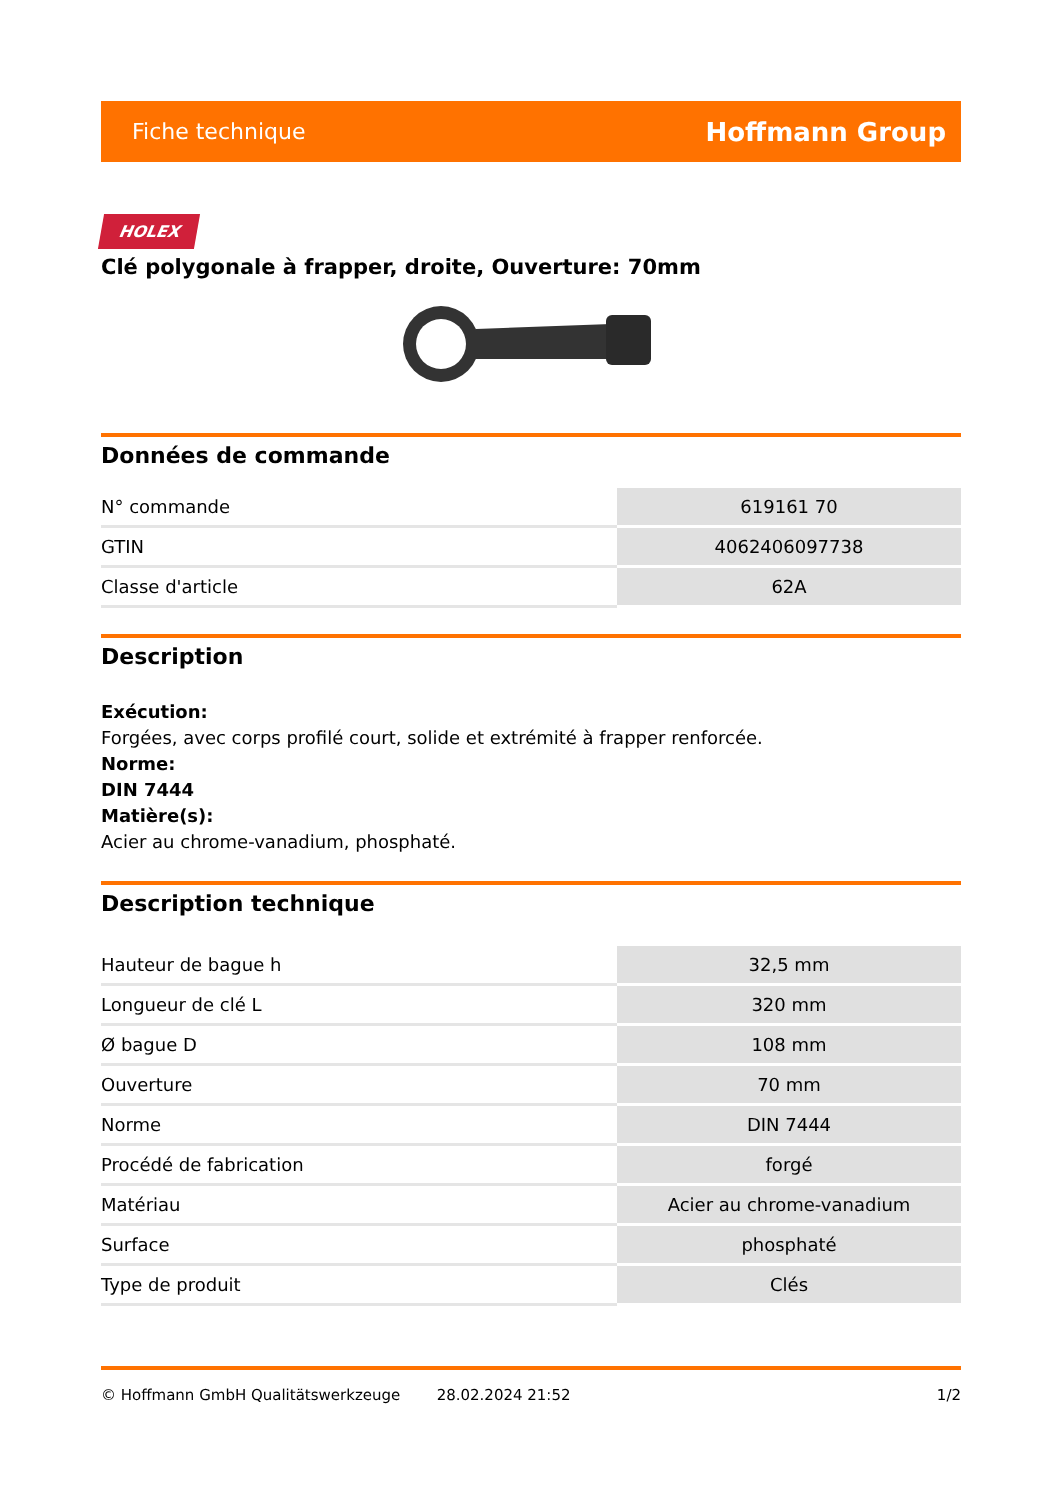Fiche technique Hoffmann Group
HOLEX
Clé polygonale à frapper, droite, Ouverture: 70mm
Données de commande
| N° commande | 619161 70 |
| GTIN | 4062406097738 |
| Classe d'article | 62A |
Description
Exécution:
Forgées, avec corps profilé court, solide et extrémité à frapper renforcée.
Norme:
DIN 7444
Matière(s):
Acier au chrome-vanadium, phosphaté.
Description technique
| Hauteur de bague h | 32,5 mm |
| Longueur de clé L | 320 mm |
| Ø bague D | 108 mm |
| Ouverture | 70 mm |
| Norme | DIN 7444 |
| Procédé de fabrication | forgé |
| Matériau | Acier au chrome-vanadium |
| Surface | phosphaté |
| Type de produit | Clés |
© Hoffmann GmbH Qualitätswerkzeuge 28.02.2024 21:52 1/2